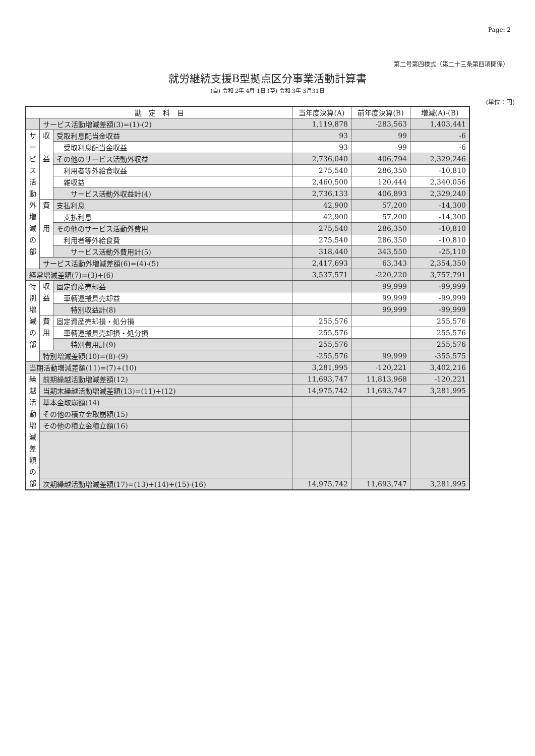Page: 2
第二号第四様式（第二十三条第四項関係）
就労継続支援B型拠点区分事業活動計算書
(自) 令和 2年 4月 1日 (至) 令和 3年 3月31日
(単位：円)
| 勘 定 科 目 | | | 当年度決算(A) | 前年度決算(B) | 増減(A)-(B) |
| --- | --- | --- | --- | --- | --- |
| | サービス活動増減差額(3)=(1)-(2) | | 1,119,878 | -283,563 | 1,403,441 |
| サ ー ビ ス 活 動 外 増 減 の 部 | 収 益 | 受取利息配当金収益 | 93 | 99 | -6 |
| | | 受取利息配当金収益 | 93 | 99 | -6 |
| | | その他のサービス活動外収益 | 2,736,040 | 406,794 | 2,329,246 |
| | | 利用者等外給食収益 | 275,540 | 286,350 | -10,810 |
| | | 雑収益 | 2,460,500 | 120,444 | 2,340,056 |
| | | サービス活動外収益計(4) | 2,736,133 | 406,893 | 2,329,240 |
| | 費 用 | 支払利息 | 42,900 | 57,200 | -14,300 |
| | | 支払利息 | 42,900 | 57,200 | -14,300 |
| | | その他のサービス活動外費用 | 275,540 | 286,350 | -10,810 |
| | | 利用者等外給食費 | 275,540 | 286,350 | -10,810 |
| | | サービス活動外費用計(5) | 318,440 | 343,550 | -25,110 |
| | サービス活動外増減差額(6)=(4)-(5) | | 2,417,693 | 63,343 | 2,354,350 |
| 経常増減差額(7)=(3)+(6) | | | 3,537,571 | -220,220 | 3,757,791 |
| 特 別 増 減 の 部 | 収 益 | 固定資産売却益 | | 99,999 | -99,999 |
| | | 車輌運搬具売却益 | | 99,999 | -99,999 |
| | | 特別収益計(8) | | 99,999 | -99,999 |
| | 費 用 | 固定資産売却損・処分損 | 255,576 | | 255,576 |
| | | 車輌運搬具売却損・処分損 | 255,576 | | 255,576 |
| | | 特別費用計(9) | 255,576 | | 255,576 |
| | 特別増減差額(10)=(8)-(9) | | -255,576 | 99,999 | -355,575 |
| 当期活動増減差額(11)=(7)+(10) | | | 3,281,995 | -120,221 | 3,402,216 |
| 繰 越 活 動 増 減 差 額 の 部 | 前期繰越活動増減差額(12) | | 11,693,747 | 11,813,968 | -120,221 |
| | 当期末繰越活動増減差額(13)=(11)+(12) | | 14,975,742 | 11,693,747 | 3,281,995 |
| | 基本金取崩額(14) | | | | |
| | その他の積立金取崩額(15) | | | | |
| | その他の積立金積立額(16) | | | | |
| | 次期繰越活動増減差額(17)=(13)+(14)+(15)-(16) | | 14,975,742 | 11,693,747 | 3,281,995 |